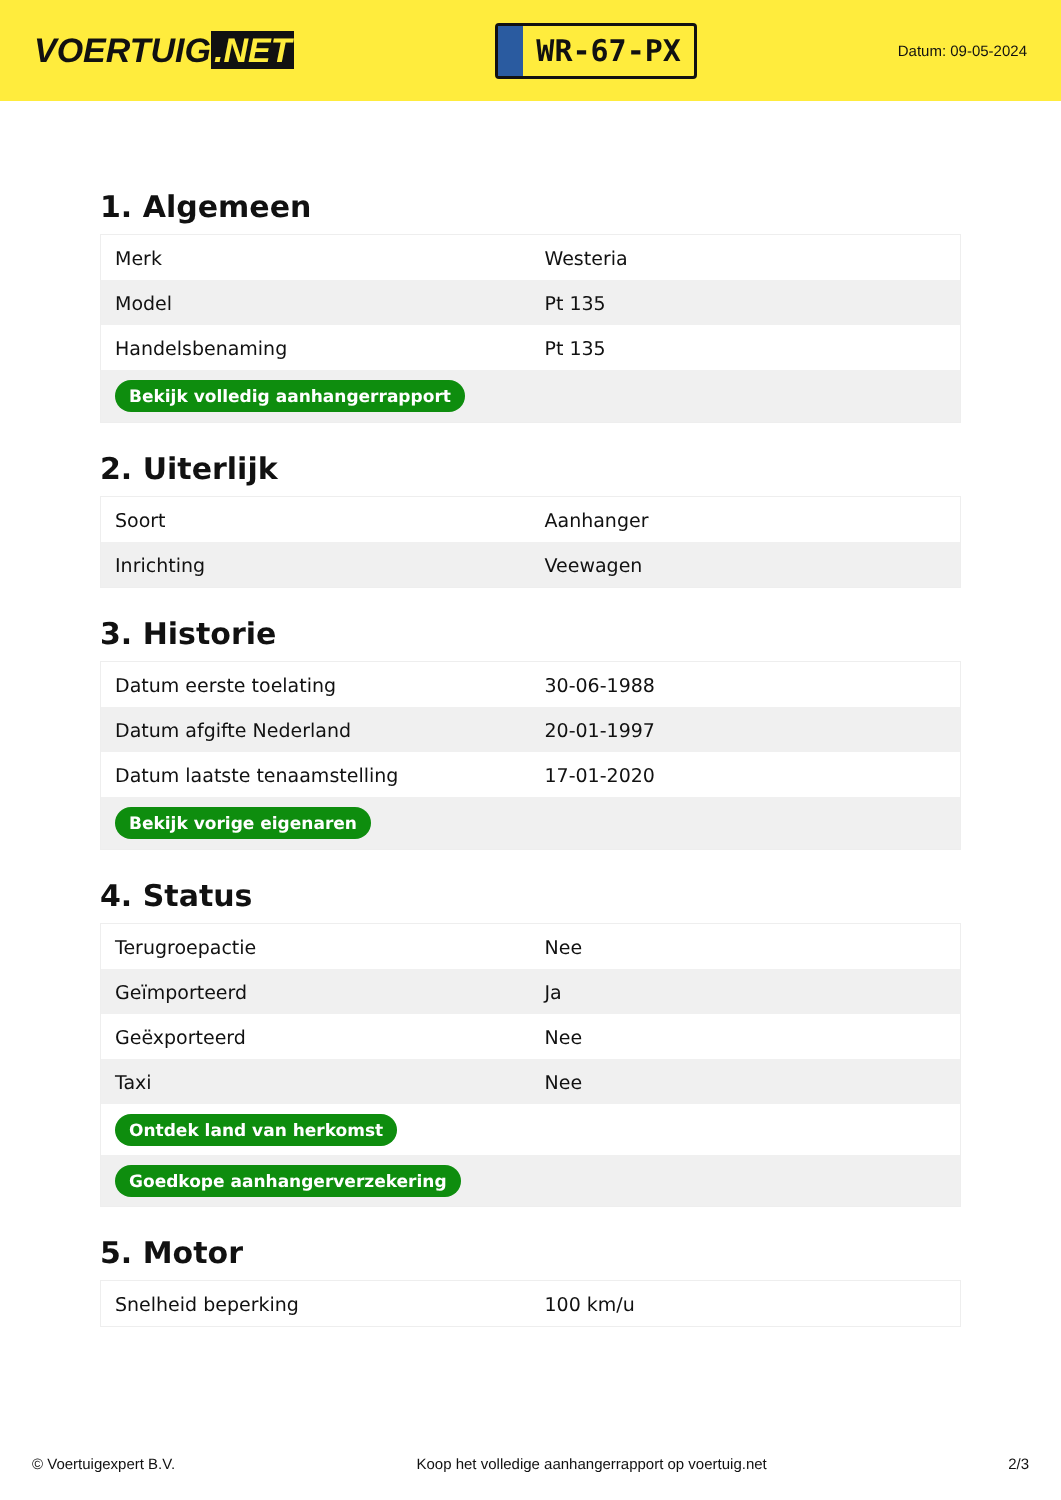VOERTUIG.NET
WR-67-PX
Datum: 09-05-2024
1. Algemeen
| Merk | Westeria |
| Model | Pt 135 |
| Handelsbenaming | Pt 135 |
| Bekijk volledig aanhangerrapport | |
2. Uiterlijk
| Soort | Aanhanger |
| Inrichting | Veewagen |
3. Historie
| Datum eerste toelating | 30-06-1988 |
| Datum afgifte Nederland | 20-01-1997 |
| Datum laatste tenaamstelling | 17-01-2020 |
| Bekijk vorige eigenaren | |
4. Status
| Terugroepactie | Nee |
| Geïmporteerd | Ja |
| Geëxporteerd | Nee |
| Taxi | Nee |
| Ontdek land van herkomst | |
| Goedkope aanhangerverzekering | |
5. Motor
| Snelheid beperking | 100 km/u |
© Voertuigexpert B.V. Koop het volledige aanhangerrapport op voertuig.net 2/3